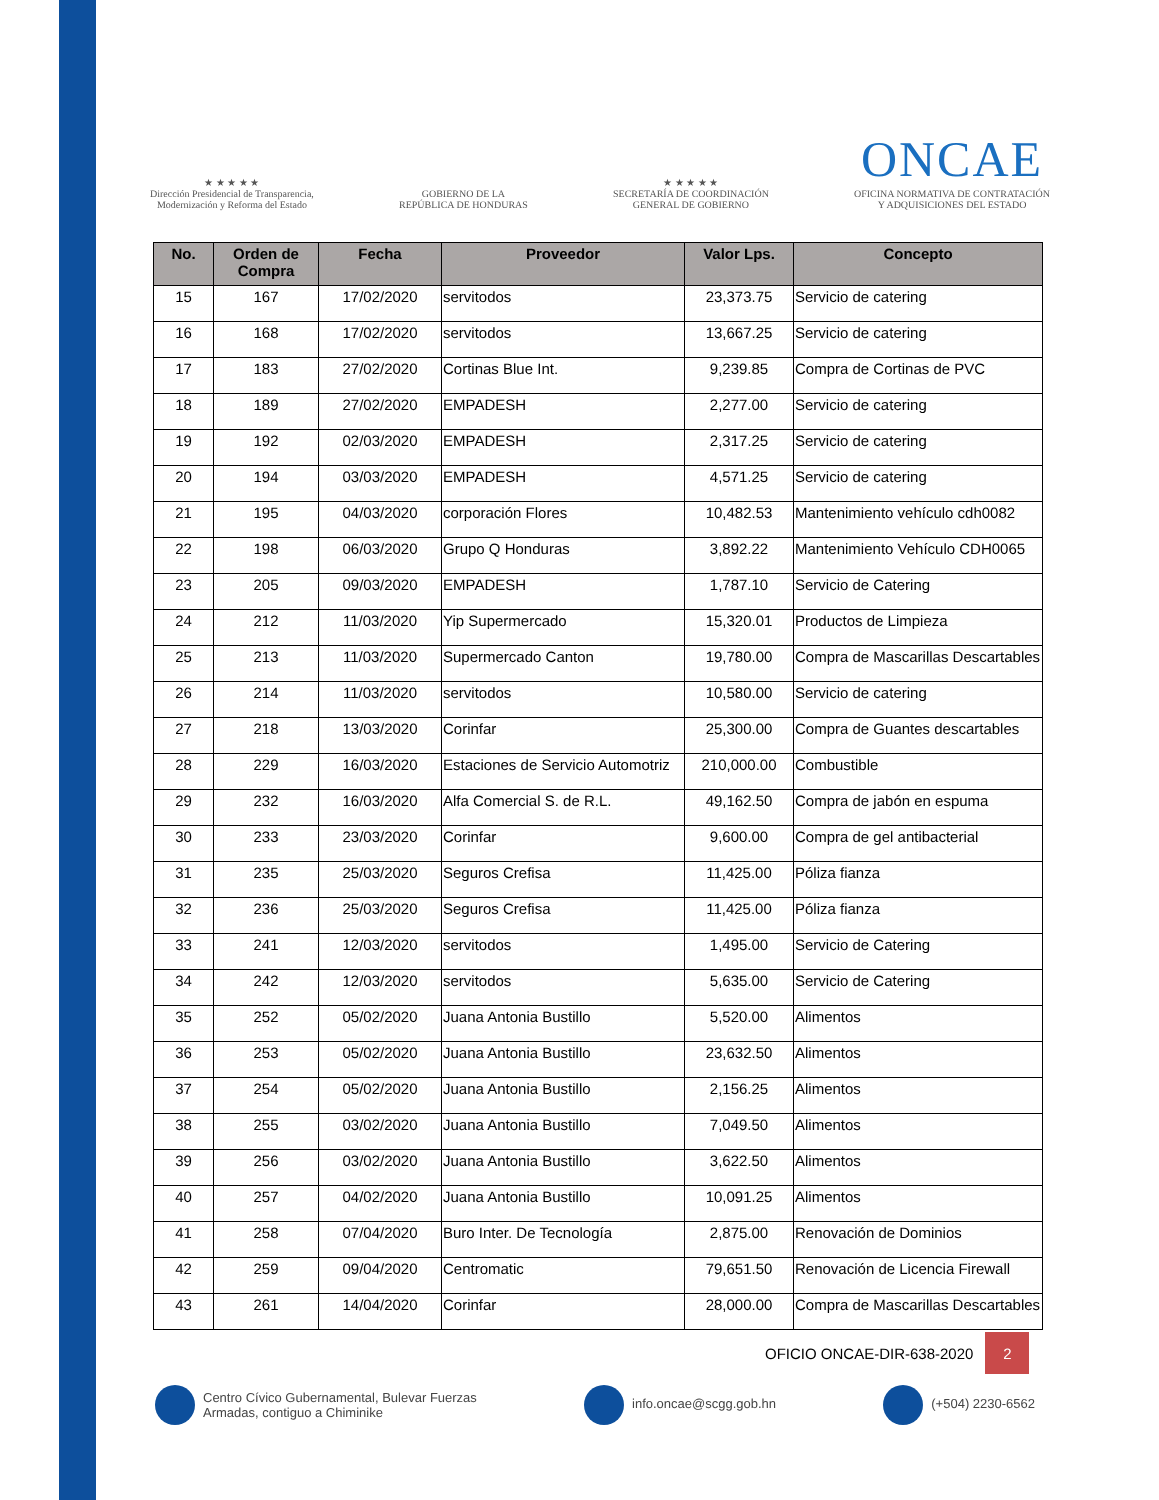★ ★ ★ ★ ★
Dirección Presidencial de Transparencia,
Modernización y Reforma del Estado
GOBIERNO DE LA
REPÚBLICA DE HONDURAS
★ ★ ★ ★ ★
SECRETARÍA DE COORDINACIÓN
GENERAL DE GOBIERNO
ONCAE
OFICINA NORMATIVA DE CONTRATACIÓN
Y ADQUISICIONES DEL ESTADO
| No. | Orden de Compra | Fecha | Proveedor | Valor Lps. | Concepto |
| --- | --- | --- | --- | --- | --- |
| 15 | 167 | 17/02/2020 | servitodos | 23,373.75 | Servicio de catering |
| 16 | 168 | 17/02/2020 | servitodos | 13,667.25 | Servicio de catering |
| 17 | 183 | 27/02/2020 | Cortinas Blue Int. | 9,239.85 | Compra de Cortinas de PVC |
| 18 | 189 | 27/02/2020 | EMPADESH | 2,277.00 | Servicio de catering |
| 19 | 192 | 02/03/2020 | EMPADESH | 2,317.25 | Servicio de catering |
| 20 | 194 | 03/03/2020 | EMPADESH | 4,571.25 | Servicio de catering |
| 21 | 195 | 04/03/2020 | corporación Flores | 10,482.53 | Mantenimiento vehículo cdh0082 |
| 22 | 198 | 06/03/2020 | Grupo Q Honduras | 3,892.22 | Mantenimiento Vehículo CDH0065 |
| 23 | 205 | 09/03/2020 | EMPADESH | 1,787.10 | Servicio de Catering |
| 24 | 212 | 11/03/2020 | Yip Supermercado | 15,320.01 | Productos de Limpieza |
| 25 | 213 | 11/03/2020 | Supermercado Canton | 19,780.00 | Compra de Mascarillas Descartables |
| 26 | 214 | 11/03/2020 | servitodos | 10,580.00 | Servicio de catering |
| 27 | 218 | 13/03/2020 | Corinfar | 25,300.00 | Compra de Guantes descartables |
| 28 | 229 | 16/03/2020 | Estaciones de Servicio Automotriz | 210,000.00 | Combustible |
| 29 | 232 | 16/03/2020 | Alfa Comercial S. de R.L. | 49,162.50 | Compra de jabón en espuma |
| 30 | 233 | 23/03/2020 | Corinfar | 9,600.00 | Compra de gel antibacterial |
| 31 | 235 | 25/03/2020 | Seguros Crefisa | 11,425.00 | Póliza fianza |
| 32 | 236 | 25/03/2020 | Seguros Crefisa | 11,425.00 | Póliza fianza |
| 33 | 241 | 12/03/2020 | servitodos | 1,495.00 | Servicio de Catering |
| 34 | 242 | 12/03/2020 | servitodos | 5,635.00 | Servicio de Catering |
| 35 | 252 | 05/02/2020 | Juana Antonia Bustillo | 5,520.00 | Alimentos |
| 36 | 253 | 05/02/2020 | Juana Antonia Bustillo | 23,632.50 | Alimentos |
| 37 | 254 | 05/02/2020 | Juana Antonia Bustillo | 2,156.25 | Alimentos |
| 38 | 255 | 03/02/2020 | Juana Antonia Bustillo | 7,049.50 | Alimentos |
| 39 | 256 | 03/02/2020 | Juana Antonia Bustillo | 3,622.50 | Alimentos |
| 40 | 257 | 04/02/2020 | Juana Antonia Bustillo | 10,091.25 | Alimentos |
| 41 | 258 | 07/04/2020 | Buro Inter. De Tecnología | 2,875.00 | Renovación de Dominios |
| 42 | 259 | 09/04/2020 | Centromatic | 79,651.50 | Renovación de Licencia Firewall |
| 43 | 261 | 14/04/2020 | Corinfar | 28,000.00 | Compra de Mascarillas Descartables |
OFICIO ONCAE-DIR-638-2020
2
Centro Cívico Gubernamental, Bulevar Fuerzas
Armadas, contiguo a Chiminike
info.oncae@scgg.gob.hn (+504) 2230-6562